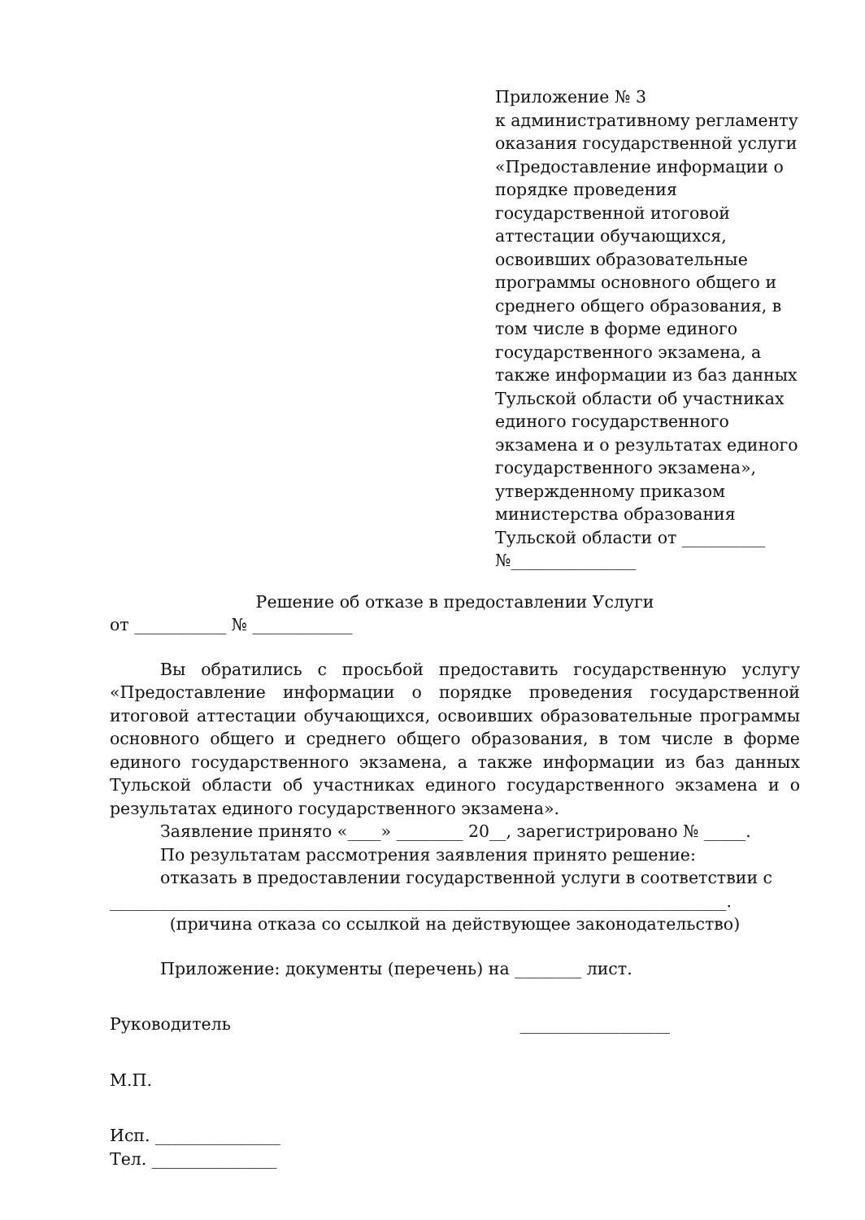Приложение № 3
к административному регламенту оказания государственной услуги «Предоставление информации о порядке проведения государственной итоговой аттестации обучающихся, освоивших образовательные программы основного общего и среднего общего образования, в том числе в форме единого государственного экзамена, а также информации из баз данных Тульской области об участниках единого государственного экзамена и о результатах единого государственного экзамена», утвержденному приказом министерства образования Тульской области от __________
№_______________
Решение об отказе в предоставлении Услуги
от ___________ № ____________
Вы обратились с просьбой предоставить государственную услугу «Предоставление информации о порядке проведения государственной итоговой аттестации обучающихся, освоивших образовательные программы основного общего и среднего общего образования, в том числе в форме единого государственного экзамена, а также информации из баз данных Тульской области об участниках единого государственного экзамена и о результатах единого государственного экзамена».
Заявление принято «____» ________ 20__, зарегистрировано № _____.
По результатам рассмотрения заявления принято решение:
отказать в предоставлении государственной услуги в соответствии с
__________________________________________________________________________.
(причина отказа со ссылкой на действующее законодательство)
Приложение: документы (перечень) на ________ лист.
Руководитель __________________
М.П.
Исп. _______________
Тел. _______________